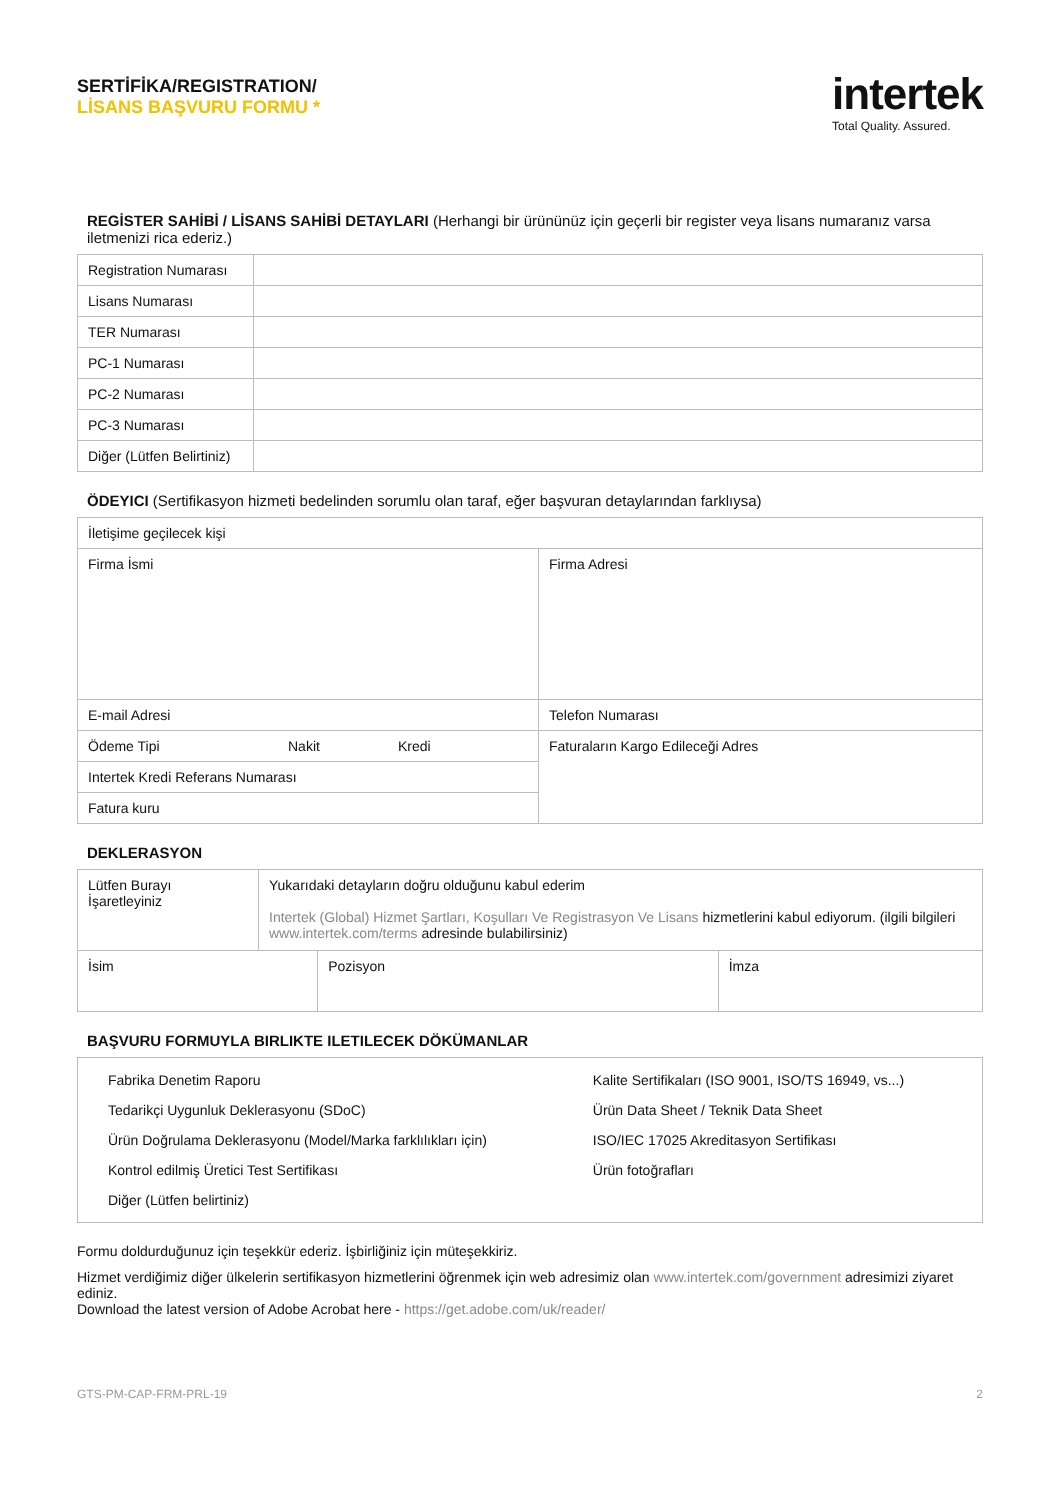SERTİFİKA/REGISTRATION/
LİSANS BAŞVURU FORMU *
intertek
Total Quality. Assured.
REGİSTER SAHİBİ / LİSANS SAHİBİ DETAYLARI (Herhangi bir ürününüz için geçerli bir register veya lisans numaranız varsa iletmenizi rica ederiz.)
| Registration Numarası | |
| Lisans Numarası | |
| TER Numarası | |
| PC-1 Numarası | |
| PC-2 Numarası | |
| PC-3 Numarası | |
| Diğer (Lütfen Belirtiniz) | |
ÖDEYICI (Sertifikasyon hizmeti bedelinden sorumlu olan taraf, eğer başvuran detaylarından farklıysa)
| İletişime geçilecek kişi | |
| Firma İsmi | Firma Adresi |
| E-mail Adresi | Telefon Numarası |
| Ödeme Tipi Nakit Kredi | Faturaların Kargo Edileceği Adres |
| Intertek Kredi Referans Numarası | |
| Fatura kuru | |
DEKLERASYON
| Lütfen Burayı İşaretleyiniz | Yukarıdaki detayların doğru olduğunu kabul ederim Intertek (Global) Hizmet Şartları, Koşulları Ve Registrasyon Ve Lisans hizmetlerini kabul ediyorum. (ilgili bilgileri www.intertek.com/terms adresinde bulabilirsiniz) |
| İsim | Pozisyon | İmza |
BAŞVURU FORMUYLA BIRLIKTE ILETILECEK DÖKÜMANLAR
| Fabrika Denetim Raporu Tedarikçi Uygunluk Deklerasyonu (SDoC) Ürün Doğrulama Deklerasyonu (Model/Marka farklılıkları için) Kontrol edilmiş Üretici Test Sertifikası Diğer (Lütfen belirtiniz) | Kalite Sertifikaları (ISO 9001, ISO/TS 16949, vs...) Ürün Data Sheet / Teknik Data Sheet ISO/IEC 17025 Akreditasyon Sertifikası Ürün fotoğrafları |
Formu doldurduğunuz için teşekkür ederiz. İşbirliğiniz için müteşekkiriz.
Hizmet verdiğimiz diğer ülkelerin sertifikasyon hizmetlerini öğrenmek için web adresimiz olan www.intertek.com/government adresimizi ziyaret ediniz.
Download the latest version of Adobe Acrobat here - https://get.adobe.com/uk/reader/
GTS-PM-CAP-FRM-PRL-19 2